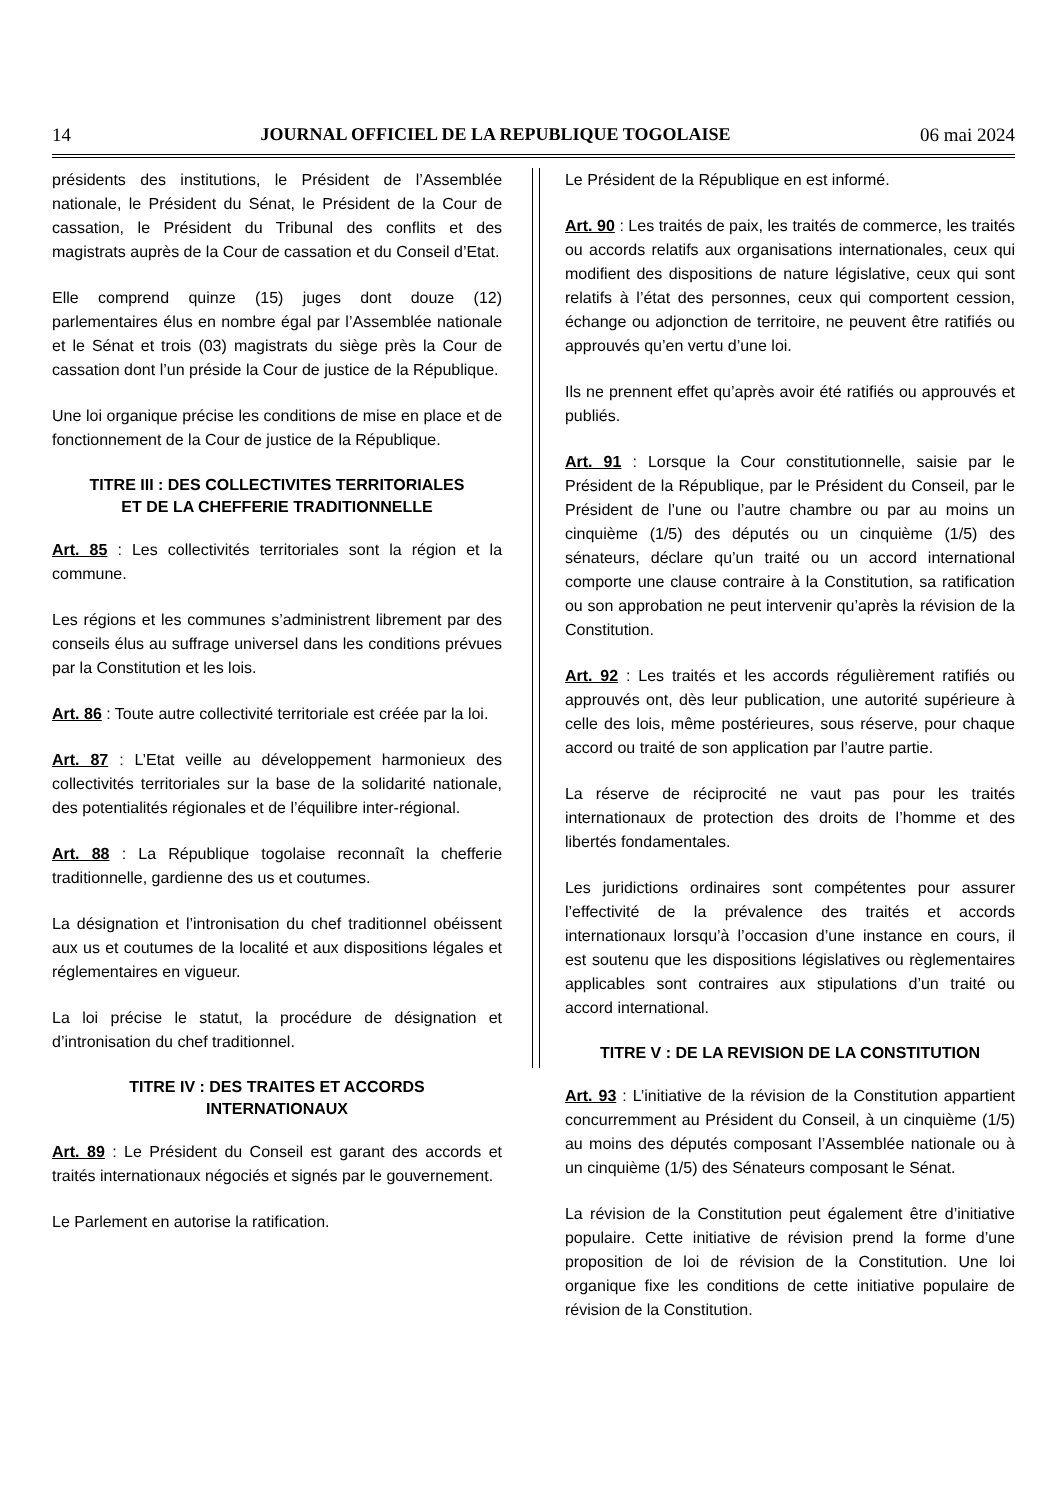14 JOURNAL OFFICIEL DE LA REPUBLIQUE TOGOLAISE 06 mai 2024
présidents des institutions, le Président de l’Assemblée nationale, le Président du Sénat, le Président de la Cour de cassation, le Président du Tribunal des conflits et des magistrats auprès de la Cour de cassation et du Conseil d’Etat.
Elle comprend quinze (15) juges dont douze (12) parlementaires élus en nombre égal par l’Assemblée nationale et le Sénat et trois (03) magistrats du siège près la Cour de cassation dont l’un préside la Cour de justice de la République.
Une loi organique précise les conditions de mise en place et de fonctionnement de la Cour de justice de la République.
TITRE III : DES COLLECTIVITES TERRITORIALES
ET DE LA CHEFFERIE TRADITIONNELLE
Art. 85 : Les collectivités territoriales sont la région et la commune.
Les régions et les communes s’administrent librement par des conseils élus au suffrage universel dans les conditions prévues par la Constitution et les lois.
Art. 86 : Toute autre collectivité territoriale est créée par la loi.
Art. 87 : L’Etat veille au développement harmonieux des collectivités territoriales sur la base de la solidarité nationale, des potentialités régionales et de l’équilibre inter-régional.
Art. 88 : La République togolaise reconnaît la chefferie traditionnelle, gardienne des us et coutumes.
La désignation et l’intronisation du chef traditionnel obéissent aux us et coutumes de la localité et aux dispositions légales et réglementaires en vigueur.
La loi précise le statut, la procédure de désignation et d’intronisation du chef traditionnel.
TITRE IV : DES TRAITES ET ACCORDS
INTERNATIONAUX
Art. 89 : Le Président du Conseil est garant des accords et traités internationaux négociés et signés par le gouvernement.
Le Parlement en autorise la ratification.
Le Président de la République en est informé.
Art. 90 : Les traités de paix, les traités de commerce, les traités ou accords relatifs aux organisations internationales, ceux qui modifient des dispositions de nature législative, ceux qui sont relatifs à l’état des personnes, ceux qui comportent cession, échange ou adjonction de territoire, ne peuvent être ratifiés ou approuvés qu’en vertu d’une loi.
Ils ne prennent effet qu’après avoir été ratifiés ou approuvés et publiés.
Art. 91 : Lorsque la Cour constitutionnelle, saisie par le Président de la République, par le Président du Conseil, par le Président de l’une ou l’autre chambre ou par au moins un cinquième (1/5) des députés ou un cinquième (1/5) des sénateurs, déclare qu’un traité ou un accord international comporte une clause contraire à la Constitution, sa ratification ou son approbation ne peut intervenir qu’après la révision de la Constitution.
Art. 92 : Les traités et les accords régulièrement ratifiés ou approuvés ont, dès leur publication, une autorité supérieure à celle des lois, même postérieures, sous réserve, pour chaque accord ou traité de son application par l’autre partie.
La réserve de réciprocité ne vaut pas pour les traités internationaux de protection des droits de l’homme et des libertés fondamentales.
Les juridictions ordinaires sont compétentes pour assurer l’effectivité de la prévalence des traités et accords internationaux lorsqu’à l’occasion d’une instance en cours, il est soutenu que les dispositions législatives ou règlementaires applicables sont contraires aux stipulations d’un traité ou accord international.
TITRE V : DE LA REVISION DE LA CONSTITUTION
Art. 93 : L’initiative de la révision de la Constitution appartient concurremment au Président du Conseil, à un cinquième (1/5) au moins des députés composant l’Assemblée nationale ou à un cinquième (1/5) des Sénateurs composant le Sénat.
La révision de la Constitution peut également être d’initiative populaire. Cette initiative de révision prend la forme d’une proposition de loi de révision de la Constitution. Une loi organique fixe les conditions de cette initiative populaire de révision de la Constitution.